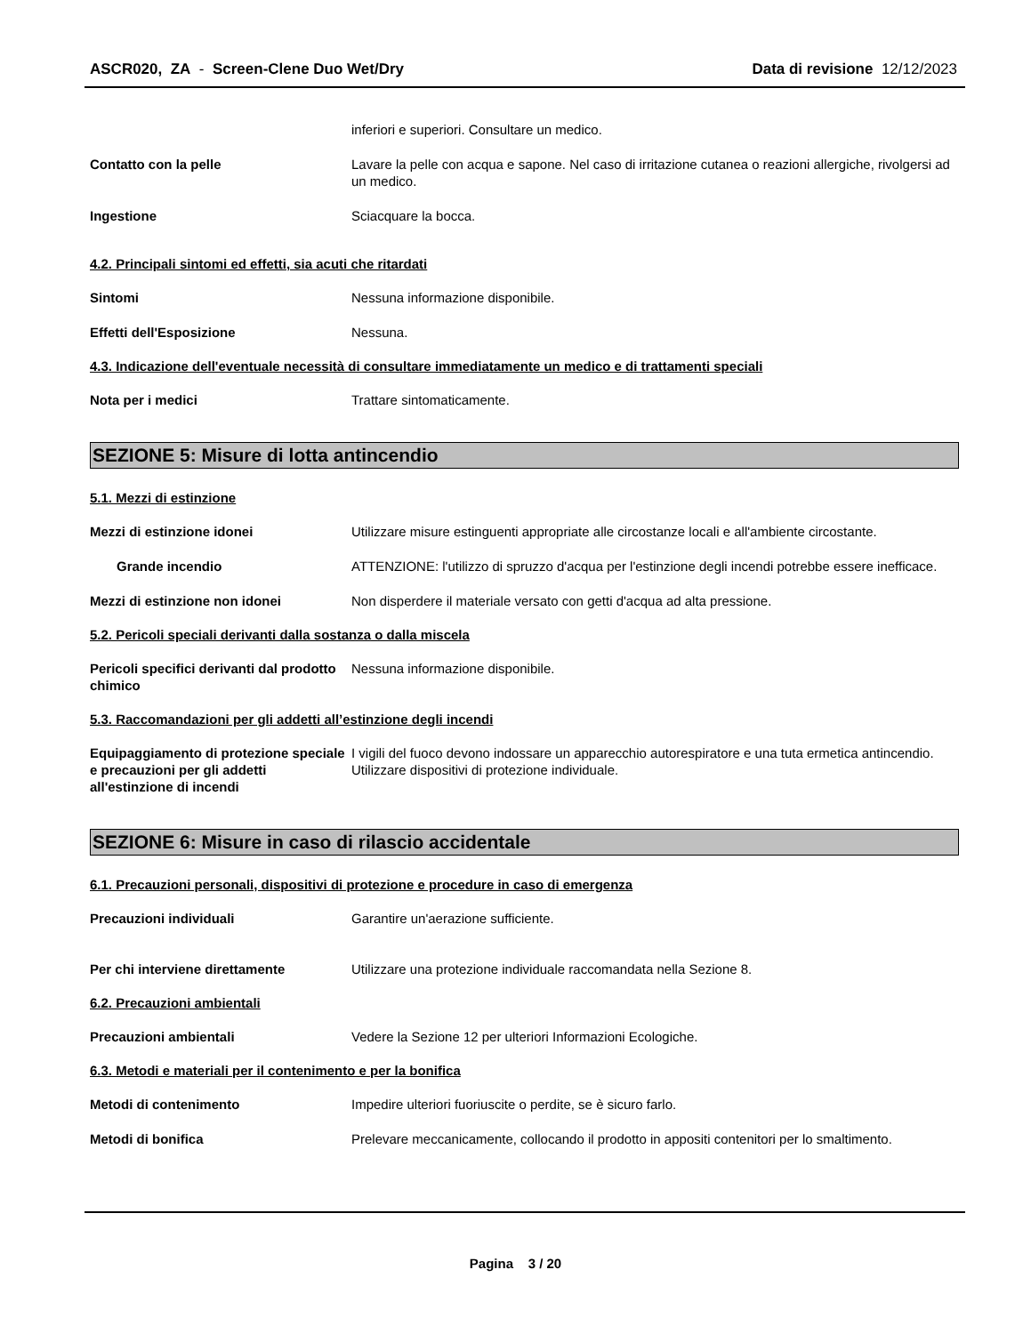ASCR020, ZA - Screen-Clene Duo Wet/Dry
Data di revisione 12/12/2023
inferiori e superiori. Consultare un medico.
Contatto con la pelle Lavare la pelle con acqua e sapone. Nel caso di irritazione cutanea o reazioni allergiche, rivolgersi ad un medico.
Ingestione Sciacquare la bocca.
4.2. Principali sintomi ed effetti, sia acuti che ritardati
Sintomi Nessuna informazione disponibile.
Effetti dell'Esposizione Nessuna.
4.3. Indicazione dell'eventuale necessità di consultare immediatamente un medico e di trattamenti speciali
Nota per i medici Trattare sintomaticamente.
SEZIONE 5: Misure di lotta antincendio
5.1. Mezzi di estinzione
Mezzi di estinzione idonei Utilizzare misure estinguenti appropriate alle circostanze locali e all'ambiente circostante.
Grande incendio ATTENZIONE: l'utilizzo di spruzzo d'acqua per l'estinzione degli incendi potrebbe essere inefficace.
Mezzi di estinzione non idonei Non disperdere il materiale versato con getti d'acqua ad alta pressione.
5.2. Pericoli speciali derivanti dalla sostanza o dalla miscela
Pericoli specifici derivanti dal prodotto chimico
Nessuna informazione disponibile.
5.3. Raccomandazioni per gli addetti all’estinzione degli incendi
Equipaggiamento di protezione speciale e precauzioni per gli addetti all'estinzione di incendi
I vigili del fuoco devono indossare un apparecchio autorespiratore e una tuta ermetica antincendio. Utilizzare dispositivi di protezione individuale.
SEZIONE 6: Misure in caso di rilascio accidentale
6.1. Precauzioni personali, dispositivi di protezione e procedure in caso di emergenza
Precauzioni individuali Garantire un'aerazione sufficiente.
Per chi interviene direttamente Utilizzare una protezione individuale raccomandata nella Sezione 8.
6.2. Precauzioni ambientali
Precauzioni ambientali Vedere la Sezione 12 per ulteriori Informazioni Ecologiche.
6.3. Metodi e materiali per il contenimento e per la bonifica
Metodi di contenimento Impedire ulteriori fuoriuscite o perdite, se è sicuro farlo.
Metodi di bonifica Prelevare meccanicamente, collocando il prodotto in appositi contenitori per lo smaltimento.
Pagina 3 / 20